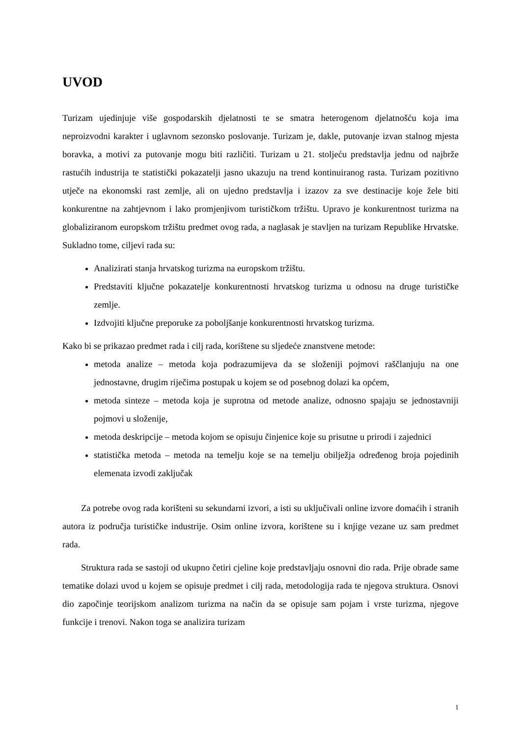UVOD
Turizam ujedinjuje više gospodarskih djelatnosti te se smatra heterogenom djelatnošću koja ima neproizvodni karakter i uglavnom sezonsko poslovanje. Turizam je, dakle, putovanje izvan stalnog mjesta boravka, a motivi za putovanje mogu biti različiti. Turizam u 21. stoljeću predstavlja jednu od najbrže rastućih industrija te statistički pokazatelji jasno ukazuju na trend kontinuiranog rasta. Turizam pozitivno utječe na ekonomski rast zemlje, ali on ujedno predstavlja i izazov za sve destinacije koje žele biti konkurentne na zahtjevnom i lako promjenjivom turističkom tržištu. Upravo je konkurentnost turizma na globaliziranom europskom tržištu predmet ovog rada, a naglasak je stavljen na turizam Republike Hrvatske. Sukladno tome, ciljevi rada su:
Analizirati stanja hrvatskog turizma na europskom tržištu.
Predstaviti ključne pokazatelje konkurentnosti hrvatskog turizma u odnosu na druge turističke zemlje.
Izdvojiti ključne preporuke za poboljšanje konkurentnosti hrvatskog turizma.
Kako bi se prikazao predmet rada i cilj rada, korištene su sljedeće znanstvene metode:
metoda analize – metoda koja podrazumijeva da se složeniji pojmovi raščlanjuju na one jednostavne, drugim riječima postupak u kojem se od posebnog dolazi ka općem,
metoda sinteze – metoda koja je suprotna od metode analize, odnosno spajaju se jednostavniji pojmovi u složenije,
metoda deskripcije – metoda kojom se opisuju činjenice koje su prisutne u prirodi i zajednici
statistička metoda – metoda na temelju koje se na temelju obilježja određenog broja pojedinih elemenata izvodi zaključak
Za potrebe ovog rada korišteni su sekundarni izvori, a isti su uključivali online izvore domaćih i stranih autora iz područja turističke industrije. Osim online izvora, korištene su i knjige vezane uz sam predmet rada.
Struktura rada se sastoji od ukupno četiri cjeline koje predstavljaju osnovni dio rada. Prije obrade same tematike dolazi uvod u kojem se opisuje predmet i cilj rada, metodologija rada te njegova struktura. Osnovi dio započinje teorijskom analizom turizma na način da se opisuje sam pojam i vrste turizma, njegove funkcije i trenovi. Nakon toga se analizira turizam
1